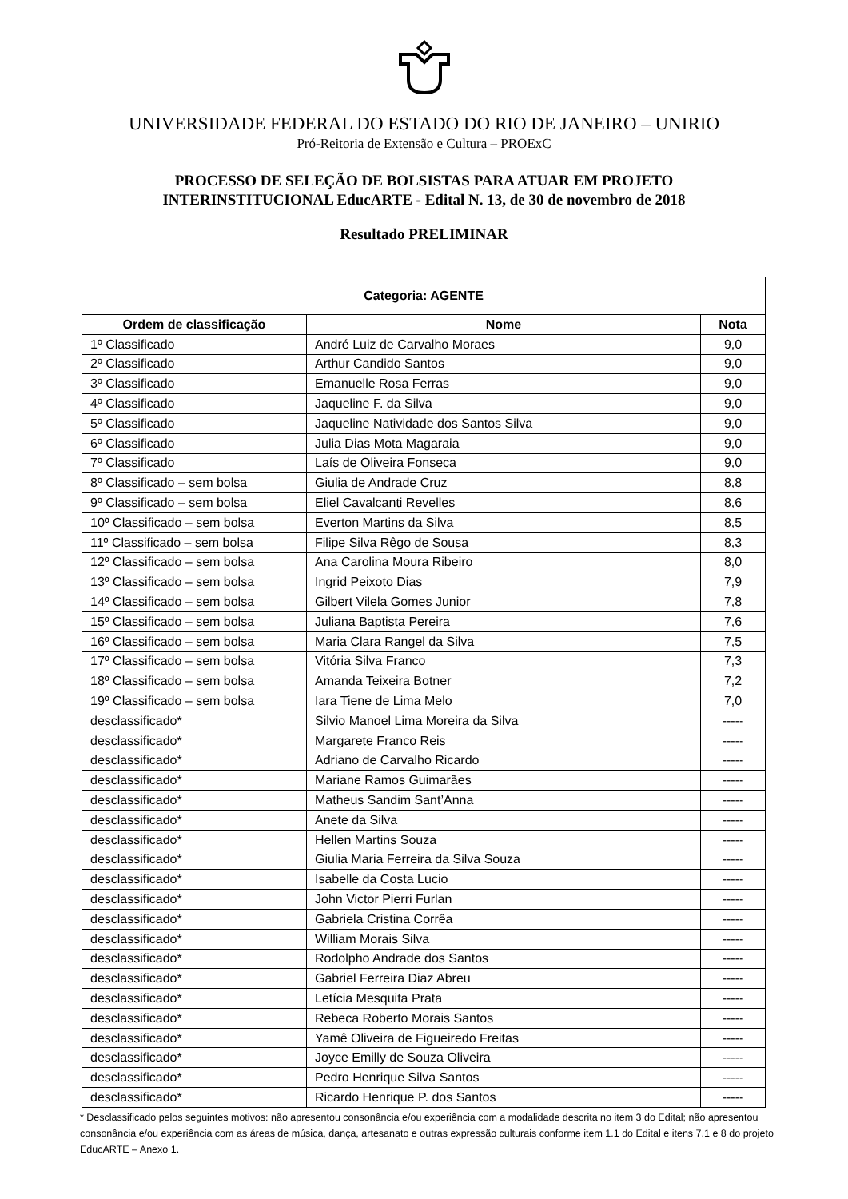UNIVERSIDADE FEDERAL DO ESTADO DO RIO DE JANEIRO – UNIRIO
Pró-Reitoria de Extensão e Cultura – PROExC
PROCESSO DE SELEÇÃO DE BOLSISTAS PARA ATUAR EM PROJETO
INTERINSTITUCIONAL EducARTE - Edital N. 13, de 30 de novembro de 2018
Resultado PRELIMINAR
| Categoria: AGENTE | | |
| --- | --- | --- |
| Ordem de classificação | Nome | Nota |
| 1º Classificado | André Luiz de Carvalho Moraes | 9,0 |
| 2º Classificado | Arthur Candido Santos | 9,0 |
| 3º Classificado | Emanuelle Rosa Ferras | 9,0 |
| 4º Classificado | Jaqueline F. da Silva | 9,0 |
| 5º Classificado | Jaqueline Natividade dos Santos Silva | 9,0 |
| 6º Classificado | Julia Dias Mota Magaraia | 9,0 |
| 7º Classificado | Laís de Oliveira Fonseca | 9,0 |
| 8º Classificado – sem bolsa | Giulia de Andrade Cruz | 8,8 |
| 9º Classificado – sem bolsa | Eliel Cavalcanti Revelles | 8,6 |
| 10º Classificado – sem bolsa | Everton Martins da Silva | 8,5 |
| 11º Classificado – sem bolsa | Filipe Silva Rêgo de Sousa | 8,3 |
| 12º Classificado – sem bolsa | Ana Carolina Moura Ribeiro | 8,0 |
| 13º Classificado – sem bolsa | Ingrid Peixoto Dias | 7,9 |
| 14º Classificado – sem bolsa | Gilbert Vilela Gomes Junior | 7,8 |
| 15º Classificado – sem bolsa | Juliana Baptista Pereira | 7,6 |
| 16º Classificado – sem bolsa | Maria Clara Rangel da Silva | 7,5 |
| 17º Classificado – sem bolsa | Vitória Silva Franco | 7,3 |
| 18º Classificado – sem bolsa | Amanda Teixeira Botner | 7,2 |
| 19º Classificado – sem bolsa | Iara Tiene de Lima Melo | 7,0 |
| desclassificado* | Silvio Manoel Lima Moreira da Silva | ----- |
| desclassificado* | Margarete Franco Reis | ----- |
| desclassificado* | Adriano de Carvalho Ricardo | ----- |
| desclassificado* | Mariane Ramos Guimarães | ----- |
| desclassificado* | Matheus Sandim Sant’Anna | ----- |
| desclassificado* | Anete da Silva | ----- |
| desclassificado* | Hellen Martins Souza | ----- |
| desclassificado* | Giulia Maria Ferreira da Silva Souza | ----- |
| desclassificado* | Isabelle da Costa Lucio | ----- |
| desclassificado* | John Victor Pierri Furlan | ----- |
| desclassificado* | Gabriela Cristina Corrêa | ----- |
| desclassificado* | William Morais Silva | ----- |
| desclassificado* | Rodolpho Andrade dos Santos | ----- |
| desclassificado* | Gabriel Ferreira Diaz Abreu | ----- |
| desclassificado* | Letícia Mesquita Prata | ----- |
| desclassificado* | Rebeca Roberto Morais Santos | ----- |
| desclassificado* | Yamê Oliveira de Figueiredo Freitas | ----- |
| desclassificado* | Joyce Emilly de Souza Oliveira | ----- |
| desclassificado* | Pedro Henrique Silva Santos | ----- |
| desclassificado* | Ricardo Henrique P. dos Santos | ----- |
* Desclassificado pelos seguintes motivos: não apresentou consonância e/ou experiência com a modalidade descrita no item 3 do Edital; não apresentou consonância e/ou experiência com as áreas de música, dança, artesanato e outras expressão culturais conforme item 1.1 do Edital e itens 7.1 e 8 do projeto EducARTE – Anexo 1.